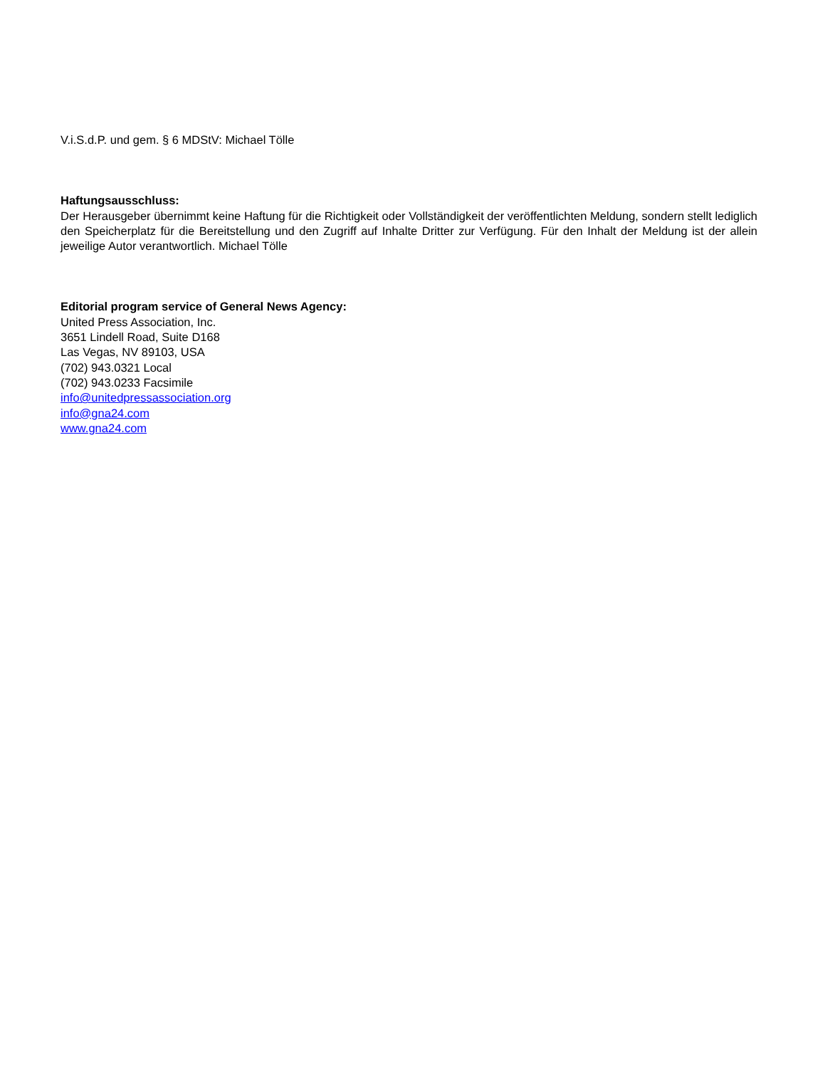V.i.S.d.P. und gem. § 6 MDStV: Michael Tölle
Haftungsausschluss:
Der Herausgeber übernimmt keine Haftung für die Richtigkeit oder Vollständigkeit der veröffentlichten Meldung, sondern stellt lediglich den Speicherplatz für die Bereitstellung und den Zugriff auf Inhalte Dritter zur Verfügung. Für den Inhalt der Meldung ist der allein jeweilige Autor verantwortlich. Michael Tölle
Editorial program service of General News Agency:
United Press Association, Inc.
3651 Lindell Road, Suite D168
Las Vegas, NV 89103, USA
(702) 943.0321 Local
(702) 943.0233 Facsimile
info@unitedpressassociation.org
info@gna24.com
www.gna24.com